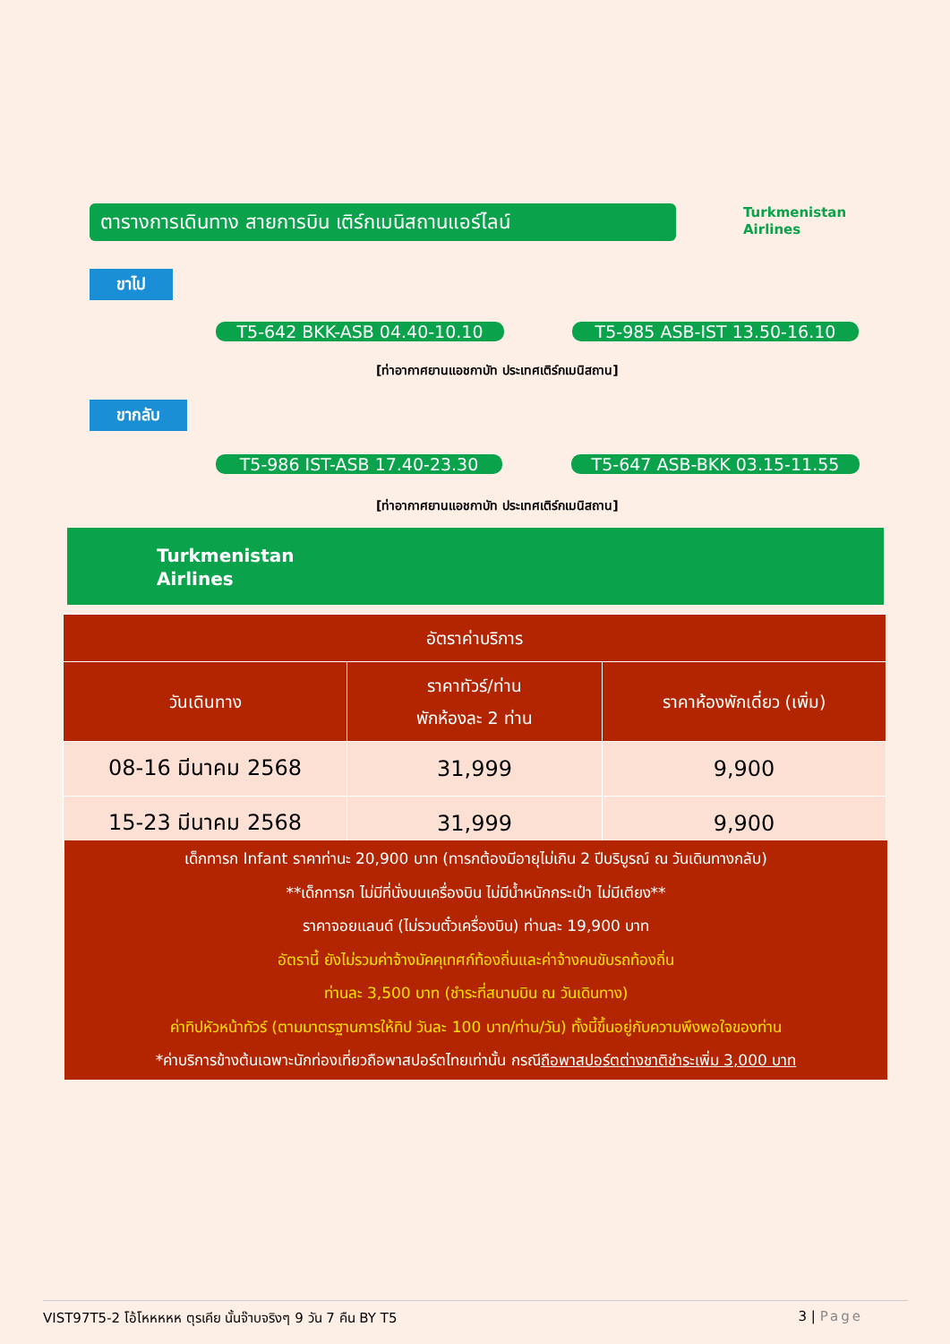ตารางการเดินทาง สายการบิน เติร์กเมนิสถานแอร์ไลน์
Turkmenistan
Airlines
ขาไป
T5-642 BKK-ASB 04.40-10.10 T5-985 ASB-IST 13.50-16.10
[ท่าอากาศยานแอชกาบัท ประเทศเติร์กเมนิสถาน]
ขากลับ
T5-986 IST-ASB 17.40-23.30 T5-647 ASB-BKK 03.15-11.55
[ท่าอากาศยานแอชกาบัท ประเทศเติร์กเมนิสถาน]
Turkmenistan
Airlines
| อัตราค่าบริการ | | |
| --- | --- | --- |
| วันเดินทาง | ราคาทัวร์/ท่าน พักห้องละ 2 ท่าน | ราคาห้องพักเดี่ยว (เพิ่ม) |
| 08-16 มีนาคม 2568 | 31,999 | 9,900 |
| 15-23 มีนาคม 2568 | 31,999 | 9,900 |
เด็กทารก Infant ราคาท่านะ 20,900 บาท (ทารกต้องมีอายุไม่เกิน 2 ปีบริบูรณ์ ณ วันเดินทางกลับ)
**เด็กทารก ไม่มีที่นั่งบนเครื่องบิน ไม่มีน้ำหนักกระเป๋า ไม่มีเตียง**
ราคาจอยแลนด์ (ไม่รวมตั๋วเครื่องบิน) ท่านละ 19,900 บาท
อัตรานี้ ยังไม่รวมค่าจ้างมัคคุเทศก์ท้องถิ่นและค่าจ้างคนขับรถท้องถิ่น
ท่านละ 3,500 บาท (ชำระที่สนามบิน ณ วันเดินทาง)
ค่าทิปหัวหน้าทัวร์ (ตามมาตรฐานการให้ทิป วันละ 100 บาท/ท่าน/วัน) ทั้งนี้ขึ้นอยู่กับความพึงพอใจของท่าน
*ค่าบริการข้างต้นเฉพาะนักท่องเที่ยวถือพาสปอร์ตไทยเท่านั้น กรณีถือพาสปอร์ตต่างชาติชำระเพิ่ม 3,000 บาท
VIST97T5-2 โอ้โหหหหห ตุรเคีย นั้นจ๊าบจริงๆ 9 วัน 7 คืน BY T5 3 | Page